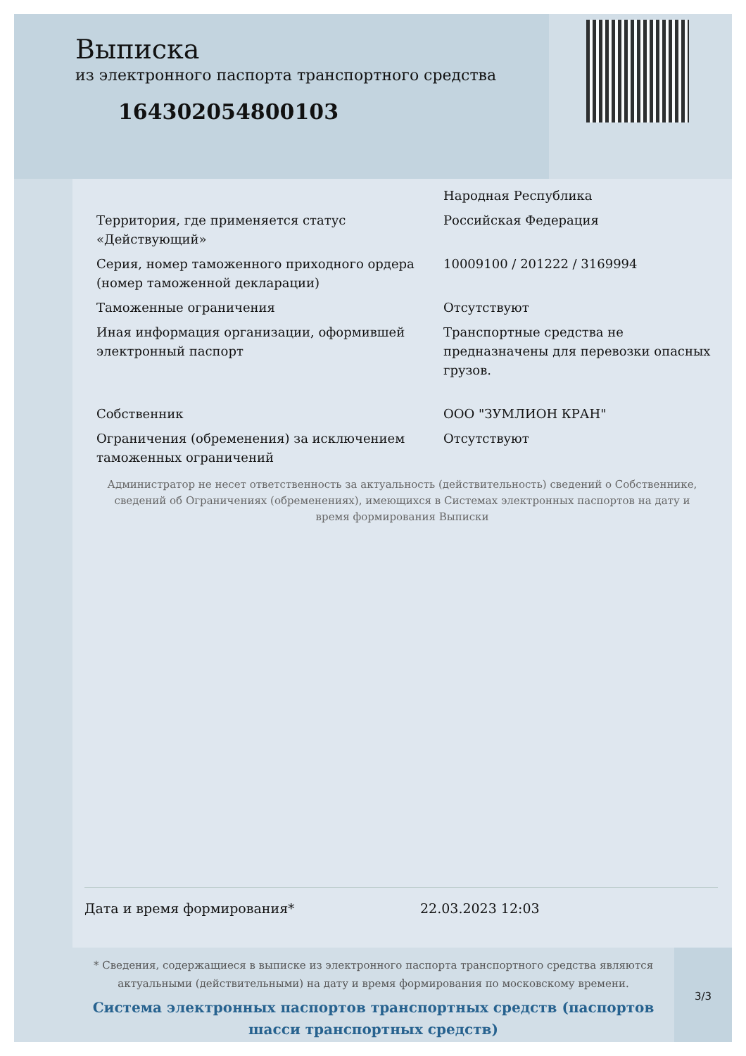Выписка
из электронного паспорта транспортного средства
164302054800103
| | Народная Республика |
| Территория, где применяется статус «Действующий» | Российская Федерация |
| Серия, номер таможенного приходного ордера (номер таможенной декларации) | 10009100 / 201222 / 3169994 |
| Таможенные ограничения | Отсутствуют |
| Иная информация организации, оформившей электронный паспорт | Транспортные средства не предназначены для перевозки опасных грузов. |
| Собственник | ООО "ЗУМЛИОН КРАН" |
| Ограничения (обременения) за исключением таможенных ограничений | Отсутствуют |
Администратор не несет ответственность за актуальность (действительность) сведений о Собственнике, сведений об Ограничениях (обременениях), имеющихся в Системах электронных паспортов на дату и время формирования Выписки
Дата и время формирования* 22.03.2023 12:03
* Сведения, содержащиеся в выписке из электронного паспорта транспортного средства являются актуальными (действительными) на дату и время формирования по московскому времени.
Система электронных паспортов транспортных средств (паспортов шасси транспортных средств)
3/3